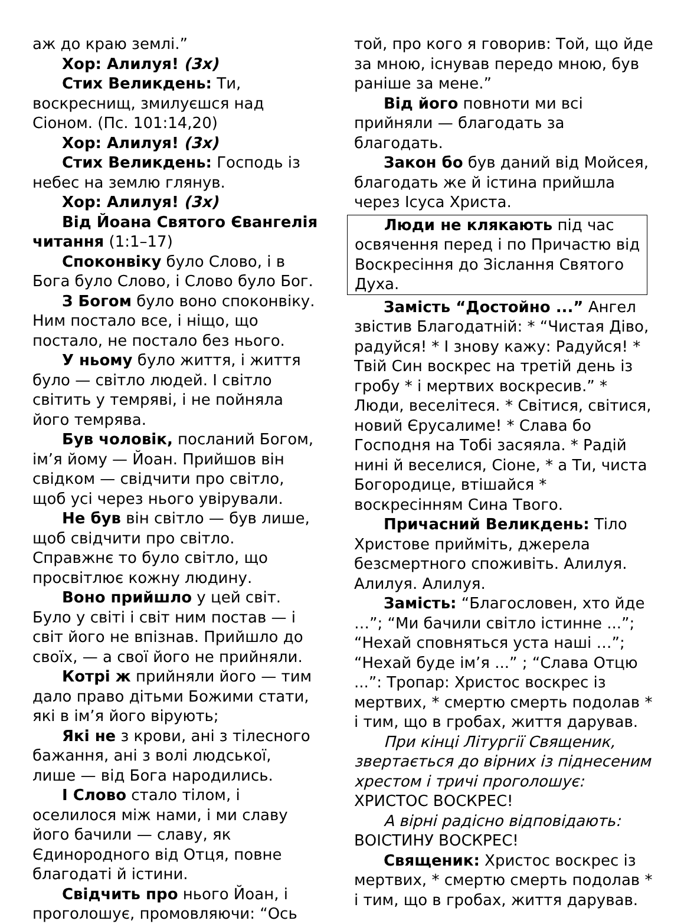аж до краю землі.”
Хор: Алилуя! (3х)
Стих Великдень: Ти, воскреснищ, змилуєшся над Сіоном. (Пс. 101:14,20)
Хор: Алилуя! (3х)
Стих Великдень: Господь із небес на землю глянув.
Хор: Алилуя! (3х)
Від Йоана Святого Євангелія читання (1:1–17)
Споконвіку було Слово, і в Бога було Слово, і Слово було Бог.
З Богом було воно споконвіку. Ним постало все, і ніщо, що постало, не постало без нього.
У ньому було життя, і життя було — світло людей. І світло світить у темряві, і не пойняла його темрява.
Був чоловік, посланий Богом, ім’я йому — Йоан. Прийшов він свідком — свідчити про світло, щоб усі через нього увірували.
Не був він світло — був лише, щоб свідчити про світло. Справжнє то було світло, що просвітлює кожну людину.
Воно прийшло у цей світ. Було у світі і світ ним постав — і світ його не впізнав. Прийшло до своїх, — а свої його не прийняли.
Котрі ж прийняли його — тим дало право дітьми Божими стати, які в ім’я його вірують;
Які не з крови, ані з тілесного бажання, ані з волі людської, лише — від Бога народились.
І Слово стало тілом, і оселилося між нами, і ми славу його бачили — славу, як Єдинородного від Отця, повне благодаті й істини.
Свідчить про нього Йоан, і проголошує, промовляючи: “Ось
той, про кого я говорив: Той, що йде за мною, існував передо мною, був раніше за мене.”
Від його повноти ми всі прийняли — благодать за благодать.
Закон бо був даний від Мойсея, благодать же й істина прийшла через Ісуса Христа.
Люди не клякають під час освячення перед і по Причастю від Воскресіння до Зіслання Святого Духа.
Замість “Достойно ...” Ангел звістив Благодатній: * “Чистая Діво, радуйся! * І знову кажу: Радуйся! * Твій Син воскрес на третій день із гробу * і мертвих воскресив.” * Люди, веселітеся. * Світися, світися, новий Єрусалиме! * Слава бо Господня на Тобі засяяла. * Радій нині й веселися, Сіоне, * а Ти, чиста Богородице, втішайся * воскресінням Сина Твого.
Причасний Великдень: Тіло Христове прийміть, джерела безсмертного споживіть. Алилуя. Алилуя. Алилуя.
Замість: “Благословен, хто йде …”; “Ми бачили світло істинне ...”; “Нехай сповняться уста наші …”; “Нехай буде ім’я ...” ; “Слава Отцю ...”: Тропар: Христос воскрес із мертвих, * смертю смерть подолав * і тим, що в гробах, життя дарував.
При кінці Літургії Священик, звертається до вірних із піднесеним хрестом і тричі проголошує: ХРИСТОС ВОСКРЕС!
А вірні радісно відповідають: ВОІСТИНУ ВОСКРЕС!
Священик: Христос воскрес із мертвих, * смертю смерть подолав * і тим, що в гробах, життя дарував.